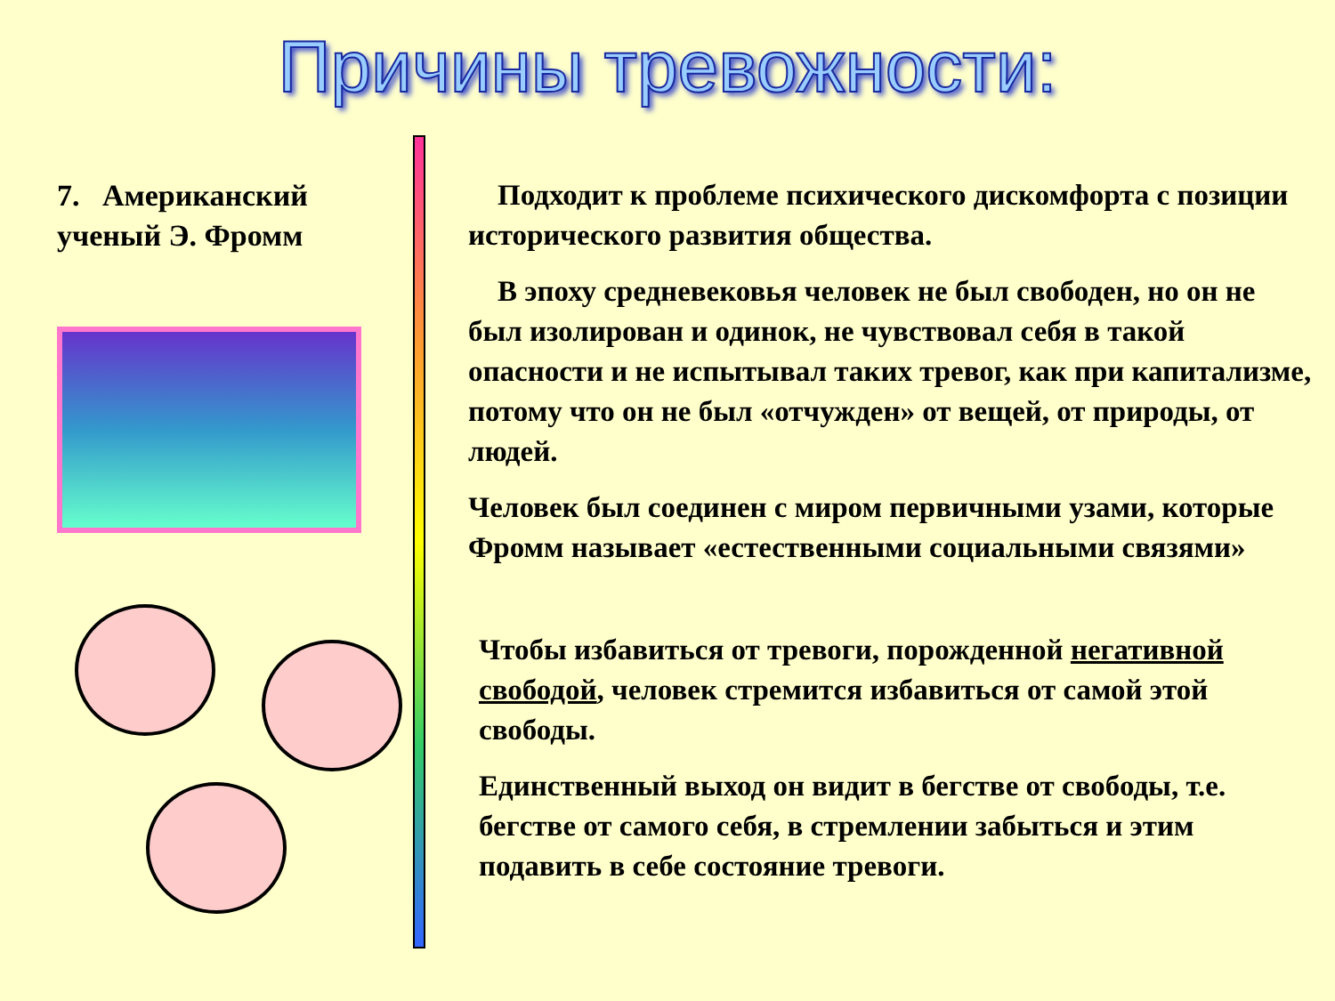Причины тревожности:
7. Американский ученый Э. Фромм
Подходит к проблеме психического дискомфорта с позиции исторического развития общества.
В эпоху средневековья человек не был свободен, но он не был изолирован и одинок, не чувствовал себя в такой опасности и не испытывал таких тревог, как при капитализме, потому что он не был «отчужден» от вещей, от природы, от людей.
Человек был соединен с миром первичными узами, которые Фромм называет «естественными социальными связями»
Чтобы избавиться от тревоги, порожденной негативной свободой, человек стремится избавиться от самой этой свободы.
Единственный выход он видит в бегстве от свободы, т.е. бегстве от самого себя, в стремлении забыться и этим подавить в себе состояние тревоги.